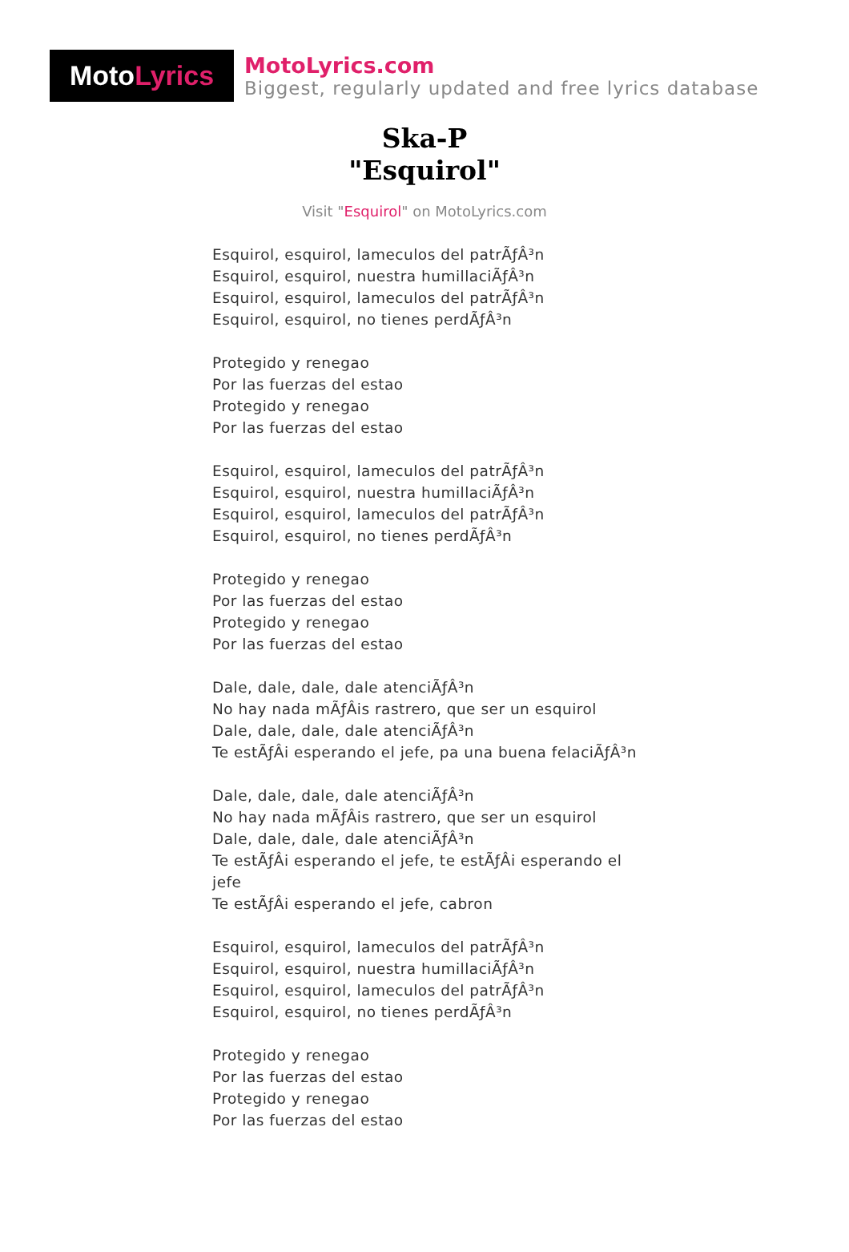Moto Lyrics
MotoLyrics.com
Biggest, regularly updated and free lyrics database
Ska-P
"Esquirol"
Visit "Esquirol" on MotoLyrics.com
Esquirol, esquirol, lameculos del patrÃƒÂ³n
Esquirol, esquirol, nuestra humillaciÃƒÂ³n
Esquirol, esquirol, lameculos del patrÃƒÂ³n
Esquirol, esquirol, no tienes perdÃƒÂ³n
Protegido y renegao
Por las fuerzas del estao
Protegido y renegao
Por las fuerzas del estao
Esquirol, esquirol, lameculos del patrÃƒÂ³n
Esquirol, esquirol, nuestra humillaciÃƒÂ³n
Esquirol, esquirol, lameculos del patrÃƒÂ³n
Esquirol, esquirol, no tienes perdÃƒÂ³n
Protegido y renegao
Por las fuerzas del estao
Protegido y renegao
Por las fuerzas del estao
Dale, dale, dale, dale atenciÃƒÂ³n
No hay nada mÃƒÂis rastrero, que ser un esquirol
Dale, dale, dale, dale atenciÃƒÂ³n
Te estÃƒÂi esperando el jefe, pa una buena felaciÃƒÂ³n
Dale, dale, dale, dale atenciÃƒÂ³n
No hay nada mÃƒÂis rastrero, que ser un esquirol
Dale, dale, dale, dale atenciÃƒÂ³n
Te estÃƒÂi esperando el jefe, te estÃƒÂi esperando el jefe
Te estÃƒÂi esperando el jefe, cabron
Esquirol, esquirol, lameculos del patrÃƒÂ³n
Esquirol, esquirol, nuestra humillaciÃƒÂ³n
Esquirol, esquirol, lameculos del patrÃƒÂ³n
Esquirol, esquirol, no tienes perdÃƒÂ³n
Protegido y renegao
Por las fuerzas del estao
Protegido y renegao
Por las fuerzas del estao